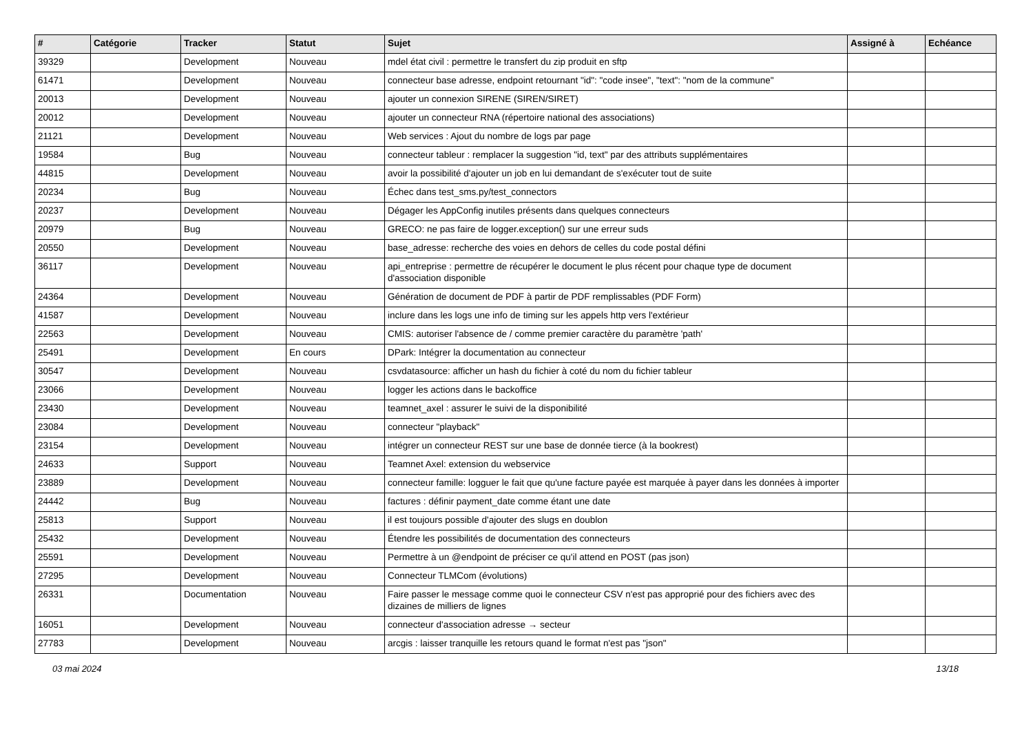| # | Catégorie | Tracker | Statut | Sujet | Assigné à | Echéance |
| --- | --- | --- | --- | --- | --- | --- |
| 39329 | | Development | Nouveau | mdel état civil : permettre le transfert du zip produit en sftp | | |
| 61471 | | Development | Nouveau | connecteur base adresse, endpoint retournant "id": "code insee", "text": "nom de la commune" | | |
| 20013 | | Development | Nouveau | ajouter un connexion SIRENE (SIREN/SIRET) | | |
| 20012 | | Development | Nouveau | ajouter un connecteur RNA (répertoire national des associations) | | |
| 21121 | | Development | Nouveau | Web services : Ajout du nombre de logs par page | | |
| 19584 | | Bug | Nouveau | connecteur tableur : remplacer la suggestion "id, text" par des attributs supplémentaires | | |
| 44815 | | Development | Nouveau | avoir la possibilité d'ajouter un job en lui demandant de s'exécuter tout de suite | | |
| 20234 | | Bug | Nouveau | Échec dans test_sms.py/test_connectors | | |
| 20237 | | Development | Nouveau | Dégager les AppConfig inutiles présents dans quelques connecteurs | | |
| 20979 | | Bug | Nouveau | GRECO: ne pas faire de logger.exception() sur une erreur suds | | |
| 20550 | | Development | Nouveau | base_adresse: recherche des voies en dehors de celles du code postal défini | | |
| 36117 | | Development | Nouveau | api_entreprise : permettre de récupérer le document le plus récent pour chaque type de document d'association disponible | | |
| 24364 | | Development | Nouveau | Génération de document de PDF à partir de PDF remplissables (PDF Form) | | |
| 41587 | | Development | Nouveau | inclure dans les logs une info de timing sur les appels http vers l'extérieur | | |
| 22563 | | Development | Nouveau | CMIS: autoriser l'absence de / comme premier caractère du paramètre 'path' | | |
| 25491 | | Development | En cours | DPark: Intégrer la documentation au connecteur | | |
| 30547 | | Development | Nouveau | csvdatasource: afficher un hash du fichier à coté du nom du fichier tableur | | |
| 23066 | | Development | Nouveau | logger les actions dans le backoffice | | |
| 23430 | | Development | Nouveau | teamnet_axel : assurer le suivi de la disponibilité | | |
| 23084 | | Development | Nouveau | connecteur "playback" | | |
| 23154 | | Development | Nouveau | intégrer un connecteur REST sur une base de donnée tierce (à la bookrest) | | |
| 24633 | | Support | Nouveau | Teamnet Axel: extension du webservice | | |
| 23889 | | Development | Nouveau | connecteur famille: logguer le fait que qu'une facture payée est marquée à payer dans les données à importer | | |
| 24442 | | Bug | Nouveau | factures : définir payment_date comme étant une date | | |
| 25813 | | Support | Nouveau | il est toujours possible d'ajouter des slugs en doublon | | |
| 25432 | | Development | Nouveau | Étendre les possibilités de documentation des connecteurs | | |
| 25591 | | Development | Nouveau | Permettre à un @endpoint de préciser ce qu'il attend en POST (pas json) | | |
| 27295 | | Development | Nouveau | Connecteur TLMCom (évolutions) | | |
| 26331 | | Documentation | Nouveau | Faire passer le message comme quoi le connecteur CSV n'est pas approprié pour des fichiers avec des dizaines de milliers de lignes | | |
| 16051 | | Development | Nouveau | connecteur d'association adresse → secteur | | |
| 27783 | | Development | Nouveau | arcgis : laisser tranquille les retours quand le format n'est pas "json" | | |
03 mai 2024 13/18